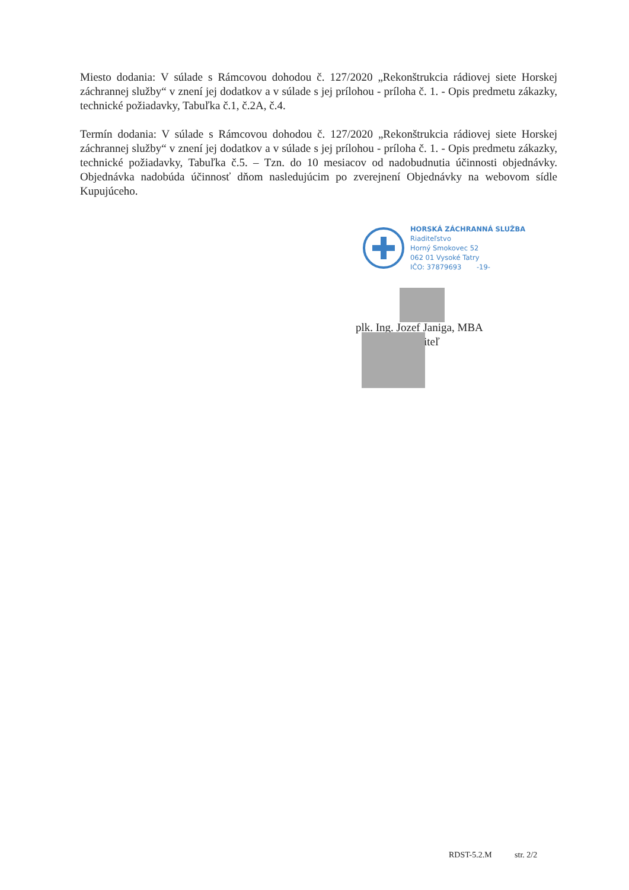Miesto dodania: V súlade s Rámcovou dohodou č. 127/2020 „Rekonštrukcia rádiovej siete Horskej záchrannej služby“ v znení jej dodatkov a v súlade s jej prílohou - príloha č. 1. - Opis predmetu zákazky, technické požiadavky, Tabuľka č.1, č.2A, č.4.
Termín dodania: V súlade s Rámcovou dohodou č. 127/2020 „Rekonštrukcia rádiovej siete Horskej záchrannej služby“ v znení jej dodatkov a v súlade s jej prílohou - príloha č. 1. - Opis predmetu zákazky, technické požiadavky, Tabuľka č.5. – Tzn. do 10 mesiacov od nadobudnutia účinnosti objednávky. Objednávka nadobúda účinnosť dňom nasledujúcim po zverejnení Objednávky na webovom sídle Kupujúceho.
HORSKÁ ZÁCHRANNÁ SLUŽBA
Riaditeľstvo
Horný Smokovec 52
062 01 Vysoké Tatry
IČO: 37879693 -19-
plk. Ing. Jozef Janiga, MBA
iteľ
RDST-5.2.M str. 2/2